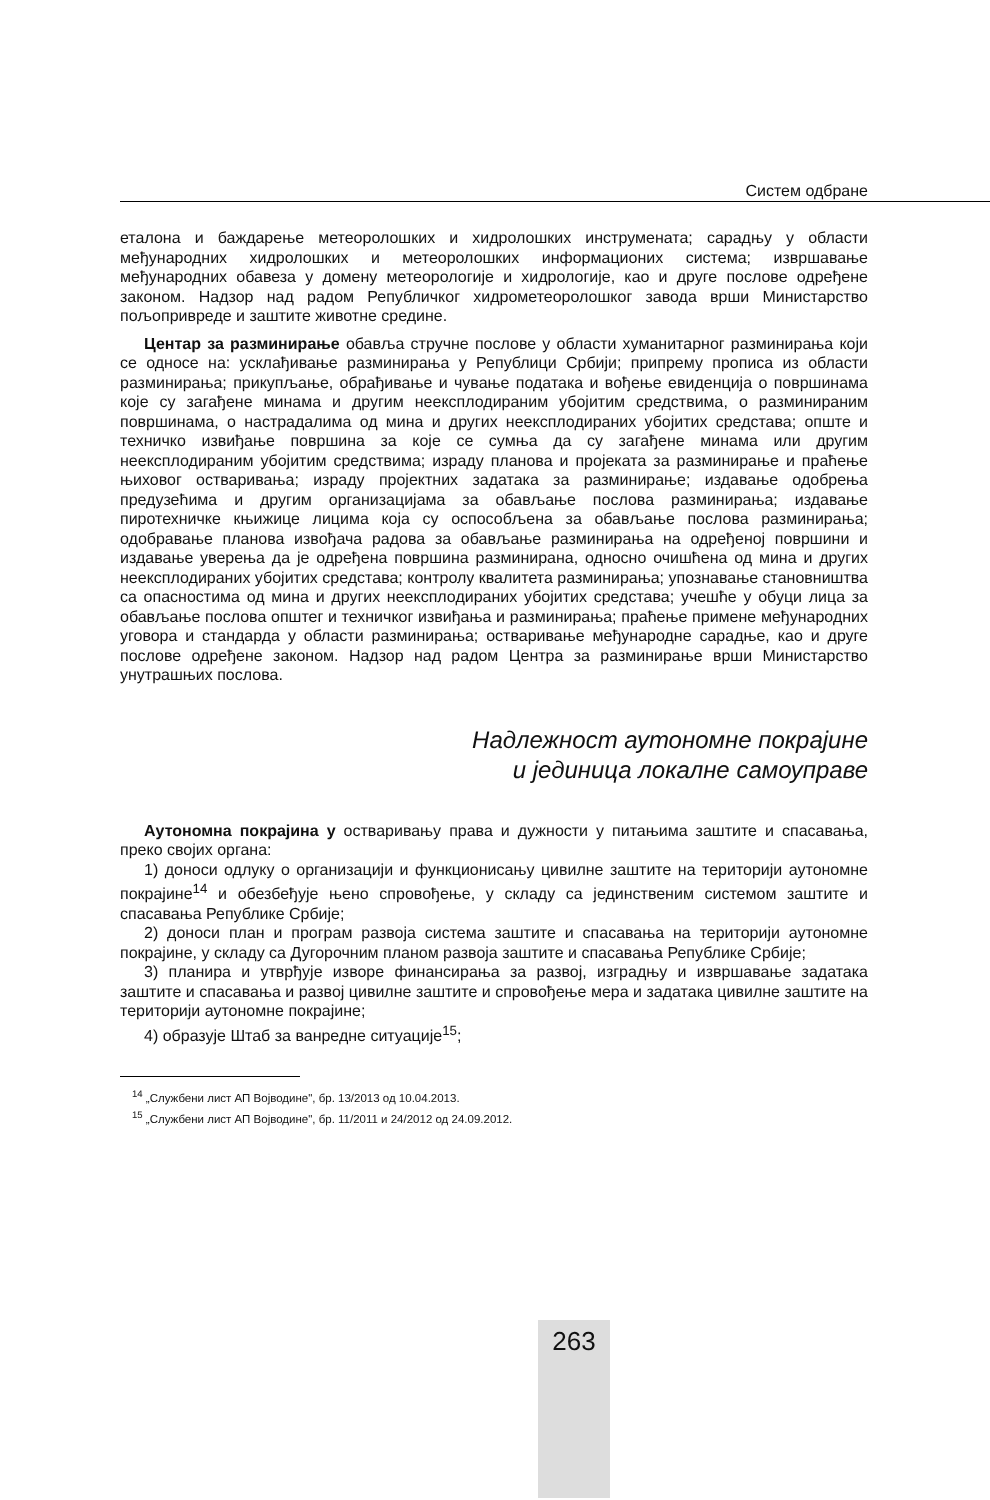Систем одбране
еталона и баждарење метеоролошких и хидролошких инструмената; сарадњу у области међународних хидролошких и метеоролошких информационих система; извршавање међународних обавеза у домену метеорологије и хидрологије, као и друге послове одређене законом. Надзор над радом Републичког хидрометеоролошког завода врши Министарство пољопривреде и заштите животне средине.
Центар за разминирање обавља стручне послове у области хуманитарног разминирања који се односе на: усклађивање разминирања у Републици Србији; припрему прописа из области разминирања; прикупљање, обрађивање и чување података и вођење евиденција о површинама које су загађене минама и другим неексплодираним убојитим средствима, о разминираним површинама, о настрадалима од мина и других неексплодираних убојитих средстава; опште и техничко извиђање површина за које се сумња да су загађене минама или другим неексплодираним убојитим средствима; израду планова и пројеката за разминирање и праћење њиховог остваривања; израду пројектних задатака за разминирање; издавање одобрења предузећима и другим организацијама за обављање послова разминирања; издавање пиротехничке књижице лицима која су оспособљена за обављање послова разминирања; одобравање планова извођача радова за обављање разминирања на одређеној површини и издавање уверења да је одређена површина разминирана, односно очишћена од мина и других неексплодираних убојитих средстава; контролу квалитета разминирања; упознавање становништва са опасностима од мина и других неексплодираних убојитих средстава; учешће у обуци лица за обављање послова општег и техничког извиђања и разминирања; праћење примене међународних уговора и стандарда у области разминирања; остваривање међународне сарадње, као и друге послове одређене законом. Надзор над радом Центра за разминирање врши Министарство унутрашњих послова.
Надлежност аутономне покрајине
и јединица локалне самоуправе
Аутономна покрајина у остваривању права и дужности у питањима заштите и спасавања, преко својих органа:
1) доноси одлуку о организацији и функционисању цивилне заштите на територији аутономне покрајине<sup>14</sup> и обезбеђује њено спровођење, у складу са јединственим системом заштите и спасавања Републике Србије;
2) доноси план и програм развоја система заштите и спасавања на територији аутономне покрајине, у складу са Дугорочним планом развоја заштите и спасавања Републике Србије;
3) планира и утврђује изворе финансирања за развој, изградњу и извршавање задатака заштите и спасавања и развој цивилне заштите и спровођење мера и задатака цивилне заштите на територији аутономне покрајине;
4) образује Штаб за ванредне ситуације<sup>15</sup>;
<sup>14</sup> „Службени лист АП Војводине", бр. 13/2013 од 10.04.2013.
<sup>15</sup> „Службени лист АП Војводине", бр. 11/2011 и 24/2012 од 24.09.2012.
263